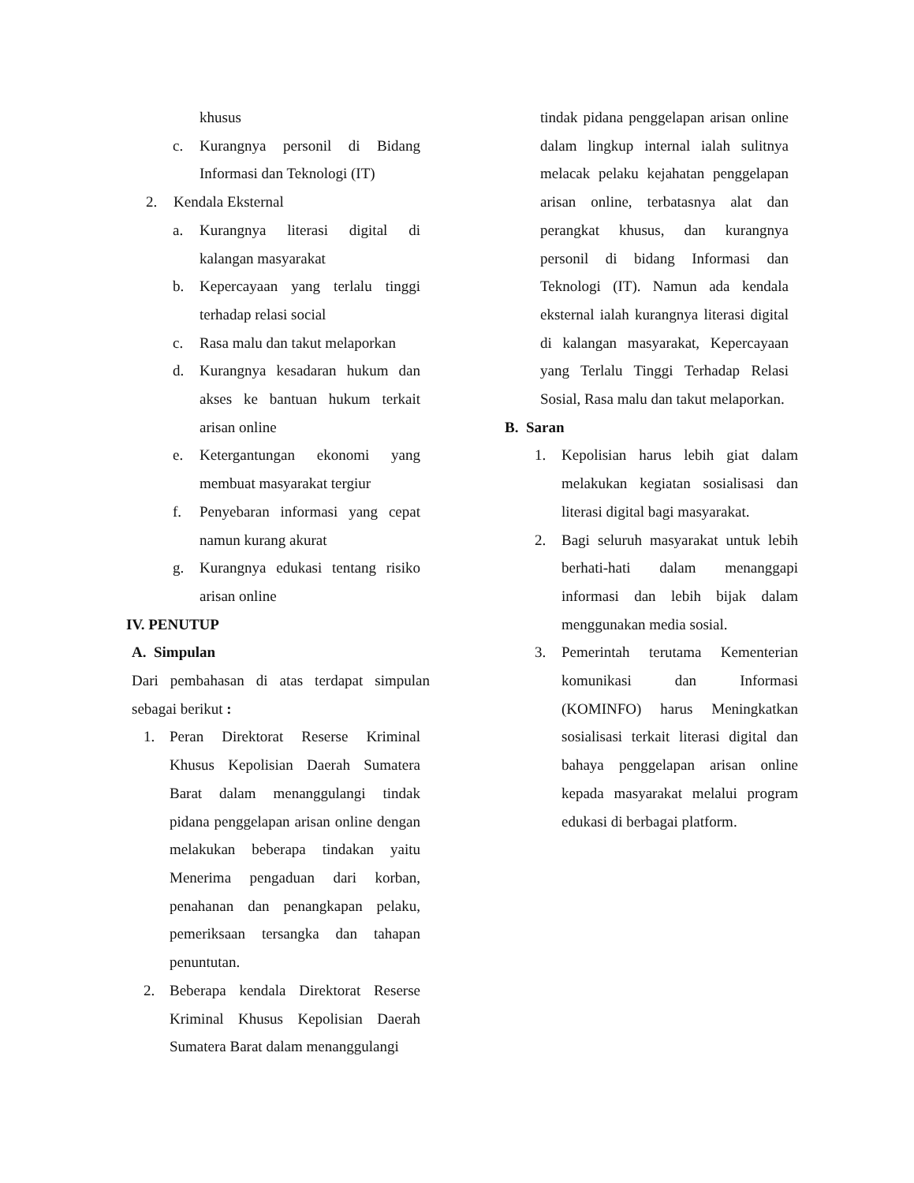khusus
c. Kurangnya personil di Bidang Informasi dan Teknologi (IT)
2. Kendala Eksternal
a. Kurangnya literasi digital di kalangan masyarakat
b. Kepercayaan yang terlalu tinggi terhadap relasi social
c. Rasa malu dan takut melaporkan
d. Kurangnya kesadaran hukum dan akses ke bantuan hukum terkait arisan online
e. Ketergantungan ekonomi yang membuat masyarakat tergiur
f. Penyebaran informasi yang cepat namun kurang akurat
g. Kurangnya edukasi tentang risiko arisan online
IV. PENUTUP
A. Simpulan
Dari pembahasan di atas terdapat simpulan sebagai berikut :
1. Peran Direktorat Reserse Kriminal Khusus Kepolisian Daerah Sumatera Barat dalam menanggulangi tindak pidana penggelapan arisan online dengan melakukan beberapa tindakan yaitu Menerima pengaduan dari korban, penahanan dan penangkapan pelaku, pemeriksaan tersangka dan tahapan penuntutan.
2. Beberapa kendala Direktorat Reserse Kriminal Khusus Kepolisian Daerah Sumatera Barat dalam menanggulangi
tindak pidana penggelapan arisan online dalam lingkup internal ialah sulitnya melacak pelaku kejahatan penggelapan arisan online, terbatasnya alat dan perangkat khusus, dan kurangnya personil di bidang Informasi dan Teknologi (IT). Namun ada kendala eksternal ialah kurangnya literasi digital di kalangan masyarakat, Kepercayaan yang Terlalu Tinggi Terhadap Relasi Sosial, Rasa malu dan takut melaporkan.
B. Saran
1. Kepolisian harus lebih giat dalam melakukan kegiatan sosialisasi dan literasi digital bagi masyarakat.
2. Bagi seluruh masyarakat untuk lebih berhati-hati dalam menanggapi informasi dan lebih bijak dalam menggunakan media sosial.
3. Pemerintah terutama Kementerian komunikasi dan Informasi (KOMINFO) harus Meningkatkan sosialisasi terkait literasi digital dan bahaya penggelapan arisan online kepada masyarakat melalui program edukasi di berbagai platform.